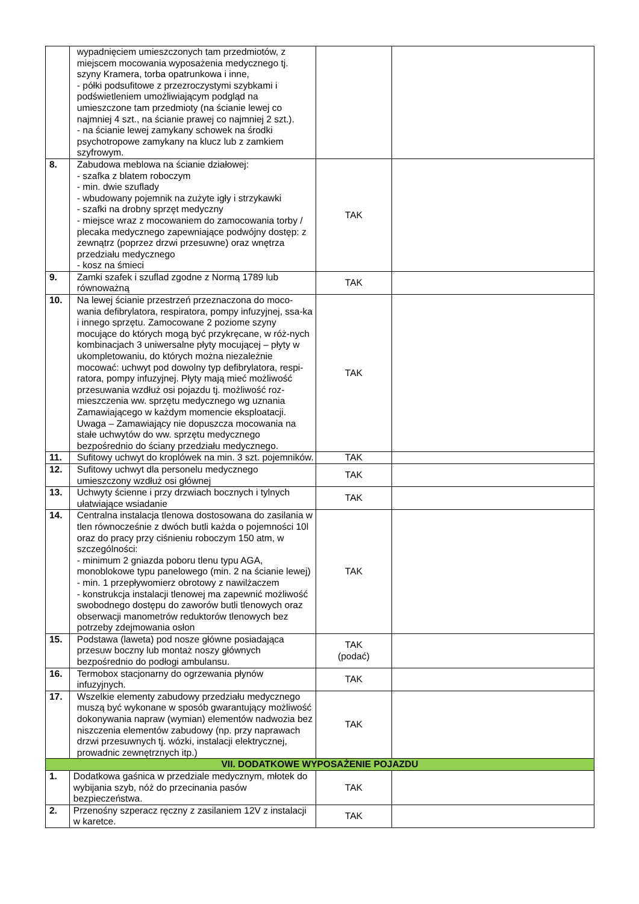| | wypadnięciem umieszczonych tam przedmiotów, z miejscem mocowania wyposażenia medycznego tj. szyny Kramera, torba opatrunkowa i inne, - półki podsufitowe z przezroczystymi szybkami i podświetleniem umożliwiającym podgląd na umieszczone tam przedmioty (na ścianie lewej co najmniej 4 szt., na ścianie prawej co najmniej 2 szt.). - na ścianie lewej zamykany schowek na środki psychotropowe zamykany na klucz lub z zamkiem szyfrowym. | | |
| 8. | Zabudowa meblowa na ścianie działowej: - szafka z blatem roboczym - min. dwie szuflady - wbudowany pojemnik na zużyte igły i strzykawki - szafki na drobny sprzęt medyczny - miejsce wraz z mocowaniem do zamocowania torby / plecaka medycznego zapewniające podwójny dostęp: z zewnątrz (poprzez drzwi przesuwne) oraz wnętrza przedziału medycznego - kosz na śmieci | TAK | |
| 9. | Zamki szafek i szuflad zgodne z Normą 1789 lub równoważną | TAK | |
| 10. | Na lewej ścianie przestrzeń przeznaczona do moco-wania defibrylatora, respiratora, pompy infuzyjnej, ssa-ka i innego sprzętu. Zamocowane 2 poziome szyny mocujące do których mogą być przykręcane, w róż-nych kombinacjach 3 uniwersalne płyty mocującej – płyty w ukompletowaniu, do których można niezależnie mocować: uchwyt pod dowolny typ defibrylatora, respi-ratora, pompy infuzyjnej. Płyty mają mieć możliwość przesuwania wzdłuż osi pojazdu tj. możliwość roz-mieszczenia ww. sprzętu medycznego wg uznania Zamawiającego w każdym momencie eksploatacji. Uwaga – Zamawiający nie dopuszcza mocowania na stałe uchwytów do ww. sprzętu medycznego bezpośrednio do ściany przedziału medycznego. | TAK | |
| 11. | Sufitowy uchwyt do kroplówek na min. 3 szt. pojemników. | TAK | |
| 12. | Sufitowy uchwyt dla personelu medycznego umieszczony wzdłuż osi głównej | TAK | |
| 13. | Uchwyty ścienne i przy drzwiach bocznych i tylnych ułatwiające wsiadanie | TAK | |
| 14. | Centralna instalacja tlenowa dostosowana do zasilania w tlen równocześnie z dwóch butli każda o pojemności 10l oraz do pracy przy ciśnieniu roboczym 150 atm, w szczególności: - minimum 2 gniazda poboru tlenu typu AGA, monoblokowe typu panelowego (min. 2 na ścianie lewej) - min. 1 przepływomierz obrotowy z nawilżaczem - konstrukcja instalacji tlenowej ma zapewnić możliwość swobodnego dostępu do zaworów butli tlenowych oraz obserwacji manometrów reduktorów tlenowych bez potrzeby zdejmowania osłon | TAK | |
| 15. | Podstawa (laweta) pod nosze główne posiadająca przesuw boczny lub montaż noszy głównych bezpośrednio do podłogi ambulansu. | TAK (podać) | |
| 16. | Termobox stacjonarny do ogrzewania płynów infuzyjnych. | TAK | |
| 17. | Wszelkie elementy zabudowy przedziału medycznego muszą być wykonane w sposób gwarantujący możliwość dokonywania napraw (wymian) elementów nadwozia bez niszczenia elementów zabudowy (np. przy naprawach drzwi przesuwnych tj. wózki, instalacji elektrycznej, prowadnic zewnętrznych itp.) | TAK | |
| VII. DODATKOWE WYPOSAŻENIE POJAZDU | | | |
| 1. | Dodatkowa gaśnica w przedziale medycznym, młotek do wybijania szyb, nóż do przecinania pasów bezpieczeństwa. | TAK | |
| 2. | Przenośny szperacz ręczny z zasilaniem 12V z instalacji w karetce. | TAK | |